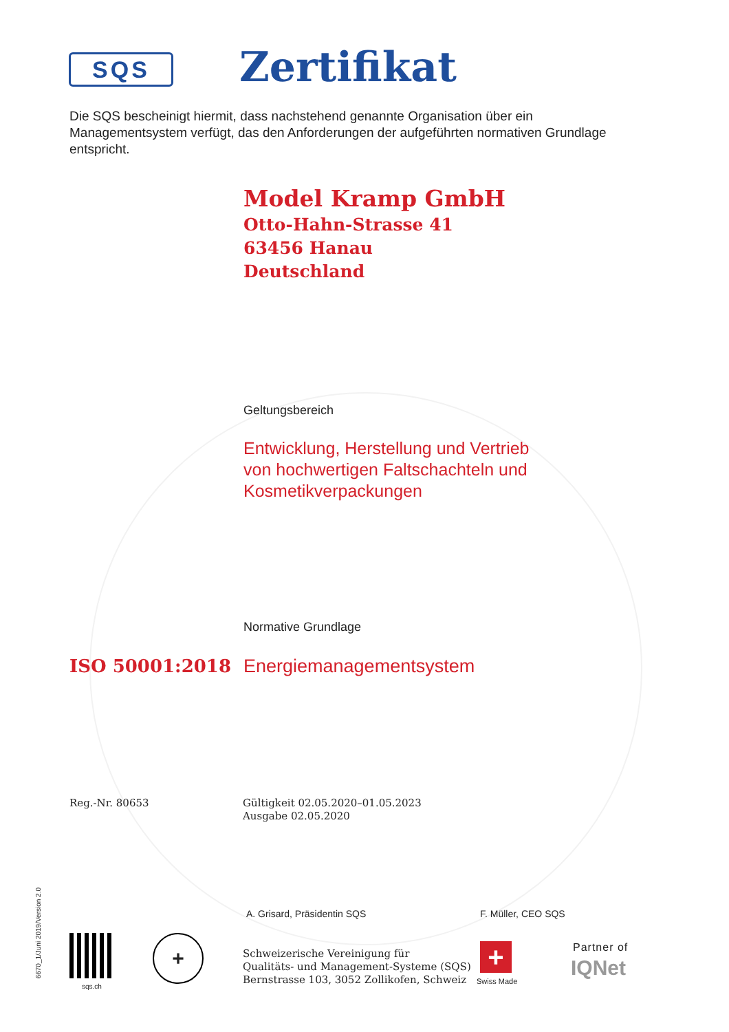SQS Zertifikat
Die SQS bescheinigt hiermit, dass nachstehend genannte Organisation über ein Managementsystem verfügt, das den Anforderungen der aufgeführten normativen Grundlage entspricht.
Model Kramp GmbH
Otto-Hahn-Strasse 41
63456 Hanau
Deutschland
Geltungsbereich
Entwicklung, Herstellung und Vertrieb
von hochwertigen Faltschachteln und
Kosmetikverpackungen
Normative Grundlage
ISO 50001:2018 Energiemanagementsystem
Reg.-Nr. 80653
Gültigkeit 02.05.2020–01.05.2023
Ausgabe 02.05.2020
A. Grisard, Präsidentin SQS F. Müller, CEO SQS
6670_1/Juni 2019/Version 2.0
sqs.ch
+
Schweizerische Vereinigung für
Qualitäts- und Management-Systeme (SQS)
Bernstrasse 103, 3052 Zollikofen, Schweiz
+
Swiss Made
Partner of
IQNet